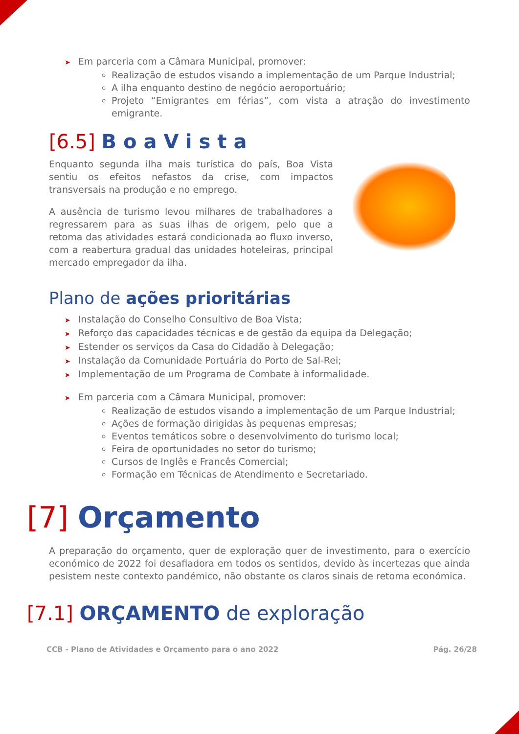➤ Em parceria com a Câmara Municipal, promover:
Realização de estudos visando a implementação de um Parque Industrial;
A ilha enquanto destino de negócio aeroportuário;
Projeto “Emigrantes em férias”, com vista a atração do investimento emigrante.
[6.5] BoaVista
Enquanto segunda ilha mais turística do país, Boa Vista sentiu os efeitos nefastos da crise, com impactos transversais na produção e no emprego.
A ausência de turismo levou milhares de trabalhadores a regressarem para as suas ilhas de origem, pelo que a retoma das atividades estará condicionada ao fluxo inverso, com a reabertura gradual das unidades hoteleiras, principal mercado empregador da ilha.
Plano de ações prioritárias
➤ Instalação do Conselho Consultivo de Boa Vista;
➤ Reforço das capacidades técnicas e de gestão da equipa da Delegação;
➤ Estender os serviços da Casa do Cidadão à Delegação;
➤ Instalação da Comunidade Portuária do Porto de Sal-Rei;
➤ Implementação de um Programa de Combate à informalidade.
➤ Em parceria com a Câmara Municipal, promover:
Realização de estudos visando a implementação de um Parque Industrial;
Ações de formação dirigidas às pequenas empresas;
Eventos temáticos sobre o desenvolvimento do turismo local;
Feira de oportunidades no setor do turismo;
Cursos de Inglês e Francês Comercial;
Formação em Técnicas de Atendimento e Secretariado.
[7] Orçamento
A preparação do orçamento, quer de exploração quer de investimento, para o exercício económico de 2022 foi desafiadora em todos os sentidos, devido às incertezas que ainda pesistem neste contexto pandémico, não obstante os claros sinais de retoma económica.
[7.1] ORÇAMENTO de exploração
CCB - Plano de Atividades e Orçamento para o ano 2022 Pág. 26/28